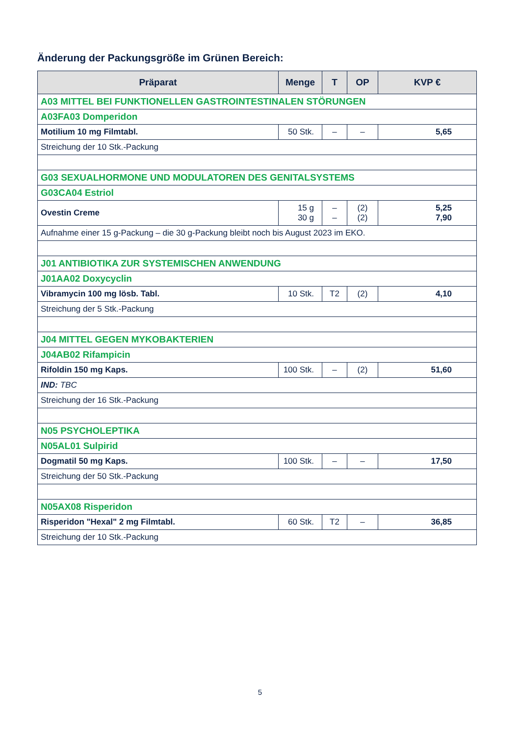Änderung der Packungsgröße im Grünen Bereich:
| Präparat | Menge | T | OP | KVP € |
| --- | --- | --- | --- | --- |
| A03 MITTEL BEI FUNKTIONELLEN GASTROINTESTINALEN STÖRUNGEN | | | | |
| A03FA03 Domperidon | | | | |
| Motilium 10 mg Filmtabl. | 50 Stk. | – | – | 5,65 |
| Streichung der 10 Stk.-Packung | | | | |
| G03 SEXUALHORMONE UND MODULATOREN DES GENITALSYSTEMS | | | | |
| G03CA04 Estriol | | | | |
| Ovestin Creme | 15 g 30 g | – – | (2) (2) | 5,25 7,90 |
| Aufnahme einer 15 g-Packung – die 30 g-Packung bleibt noch bis August 2023 im EKO. | | | | |
| J01 ANTIBIOTIKA ZUR SYSTEMISCHEN ANWENDUNG | | | | |
| J01AA02 Doxycyclin | | | | |
| Vibramycin 100 mg lösb. Tabl. | 10 Stk. | T2 | (2) | 4,10 |
| Streichung der 5 Stk.-Packung | | | | |
| J04 MITTEL GEGEN MYKOBAKTERIEN | | | | |
| J04AB02 Rifampicin | | | | |
| Rifoldin 150 mg Kaps. | 100 Stk. | – | (2) | 51,60 |
| IND: TBC | | | | |
| Streichung der 16 Stk.-Packung | | | | |
| N05 PSYCHOLEPTIKA | | | | |
| N05AL01 Sulpirid | | | | |
| Dogmatil 50 mg Kaps. | 100 Stk. | – | – | 17,50 |
| Streichung der 50 Stk.-Packung | | | | |
| N05AX08 Risperidon | | | | |
| Risperidon "Hexal" 2 mg Filmtabl. | 60 Stk. | T2 | – | 36,85 |
| Streichung der 10 Stk.-Packung | | | | |
5